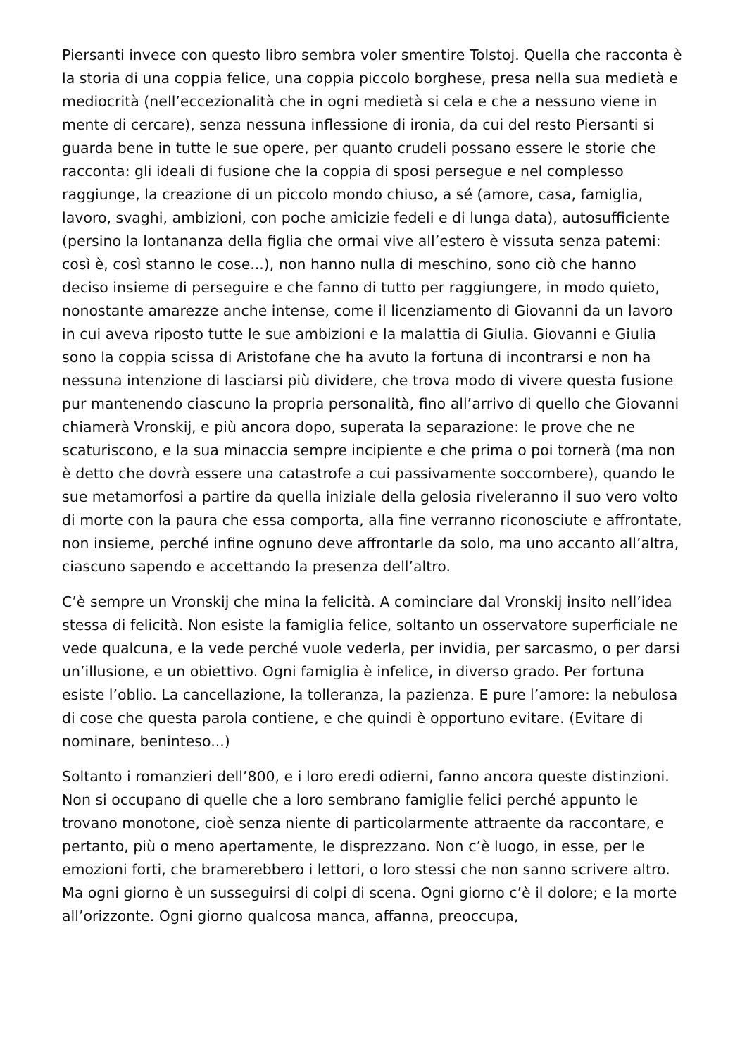Piersanti invece con questo libro sembra voler smentire Tolstoj. Quella che racconta è la storia di una coppia felice, una coppia piccolo borghese, presa nella sua medietà e mediocrità (nell’eccezionalità che in ogni medietà si cela e che a nessuno viene in mente di cercare), senza nessuna inflessione di ironia, da cui del resto Piersanti si guarda bene in tutte le sue opere, per quanto crudeli possano essere le storie che racconta: gli ideali di fusione che la coppia di sposi persegue e nel complesso raggiunge, la creazione di un piccolo mondo chiuso, a sé (amore, casa, famiglia, lavoro, svaghi, ambizioni, con poche amicizie fedeli e di lunga data), autosufficiente (persino la lontananza della figlia che ormai vive all’estero è vissuta senza patemi: così è, così stanno le cose...), non hanno nulla di meschino, sono ciò che hanno deciso insieme di perseguire e che fanno di tutto per raggiungere, in modo quieto, nonostante amarezze anche intense, come il licenziamento di Giovanni da un lavoro in cui aveva riposto tutte le sue ambizioni e la malattia di Giulia. Giovanni e Giulia sono la coppia scissa di Aristofane che ha avuto la fortuna di incontrarsi e non ha nessuna intenzione di lasciarsi più dividere, che trova modo di vivere questa fusione pur mantenendo ciascuno la propria personalità, fino all’arrivo di quello che Giovanni chiamerà Vronskij, e più ancora dopo, superata la separazione: le prove che ne scaturiscono, e la sua minaccia sempre incipiente e che prima o poi tornerà (ma non è detto che dovrà essere una catastrofe a cui passivamente soccombere), quando le sue metamorfosi a partire da quella iniziale della gelosia riveleranno il suo vero volto di morte con la paura che essa comporta, alla fine verranno riconosciute e affrontate, non insieme, perché infine ognuno deve affrontarle da solo, ma uno accanto all’altra, ciascuno sapendo e accettando la presenza dell’altro.
C’è sempre un Vronskij che mina la felicità. A cominciare dal Vronskij insito nell’idea stessa di felicità. Non esiste la famiglia felice, soltanto un osservatore superficiale ne vede qualcuna, e la vede perché vuole vederla, per invidia, per sarcasmo, o per darsi un’illusione, e un obiettivo. Ogni famiglia è infelice, in diverso grado. Per fortuna esiste l’oblio. La cancellazione, la tolleranza, la pazienza. E pure l’amore: la nebulosa di cose che questa parola contiene, e che quindi è opportuno evitare. (Evitare di nominare, beninteso...)
Soltanto i romanzieri dell’800, e i loro eredi odierni, fanno ancora queste distinzioni. Non si occupano di quelle che a loro sembrano famiglie felici perché appunto le trovano monotone, cioè senza niente di particolarmente attraente da raccontare, e pertanto, più o meno apertamente, le disprezzano. Non c’è luogo, in esse, per le emozioni forti, che bramerebbero i lettori, o loro stessi che non sanno scrivere altro. Ma ogni giorno è un susseguirsi di colpi di scena. Ogni giorno c’è il dolore; e la morte all’orizzonte. Ogni giorno qualcosa manca, affanna, preoccupa,